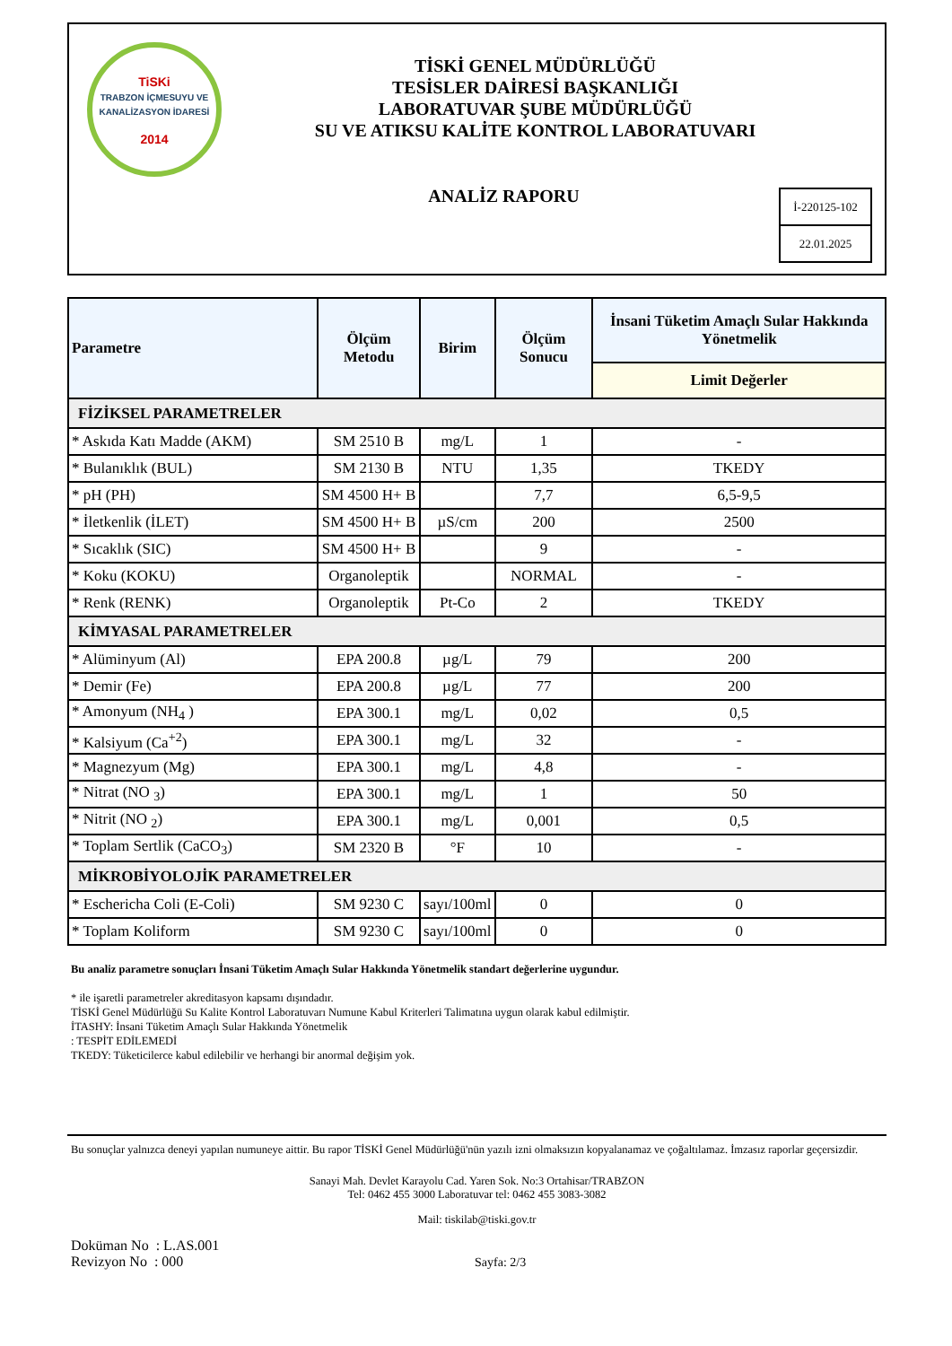TiSKi
TRABZON İÇMESUYU VE KANALİZASYON İDARESİ
2014
TİSKİ GENEL MÜDÜRLÜĞÜ
TESİSLER DAİRESİ BAŞKANLIĞI
LABORATUVAR ŞUBE MÜDÜRLÜĞÜ
SU VE ATIKSU KALİTE KONTROL LABORATUVARI
ANALİZ RAPORU
İ-220125-102
22.01.2025
| Parametre | Ölçüm Metodu | Birim | Ölçüm Sonucu | İnsani Tüketim Amaçlı Sular Hakkında Yönetmelik |
| --- | --- | --- | --- | --- |
| | | | | Limit Değerler |
| FİZİKSEL PARAMETRELER | | | | |
| * Askıda Katı Madde (AKM) | SM 2510 B | mg/L | 1 | - |
| * Bulanıklık (BUL) | SM 2130 B | NTU | 1,35 | TKEDY |
| * pH (PH) | SM 4500 H+ B | | 7,7 | 6,5-9,5 |
| * İletkenlik (İLET) | SM 4500 H+ B | µS/cm | 200 | 2500 |
| * Sıcaklık (SIC) | SM 4500 H+ B | | 9 | - |
| * Koku (KOKU) | Organoleptik | | NORMAL | - |
| * Renk (RENK) | Organoleptik | Pt-Co | 2 | TKEDY |
| KİMYASAL PARAMETRELER | | | | |
| * Alüminyum (Al) | EPA 200.8 | µg/L | 79 | 200 |
| * Demir (Fe) | EPA 200.8 | µg/L | 77 | 200 |
| * Amonyum (NH<sub>4</sub> ) | EPA 300.1 | mg/L | 0,02 | 0,5 |
| * Kalsiyum (Ca<sup>+2</sup>) | EPA 300.1 | mg/L | 32 | - |
| * Magnezyum (Mg) | EPA 300.1 | mg/L | 4,8 | - |
| * Nitrat (NO <sub>3</sub>) | EPA 300.1 | mg/L | 1 | 50 |
| * Nitrit (NO <sub>2</sub>) | EPA 300.1 | mg/L | 0,001 | 0,5 |
| * Toplam Sertlik (CaCO<sub>3</sub>) | SM 2320 B | °F | 10 | - |
| MİKROBİYOLOJİK PARAMETRELER | | | | |
| * Eschericha Coli (E-Coli) | SM 9230 C | sayı/100ml | 0 | 0 |
| * Toplam Koliform | SM 9230 C | sayı/100ml | 0 | 0 |
Bu analiz parametre sonuçları İnsani Tüketim Amaçlı Sular Hakkında Yönetmelik standart değerlerine uygundur.
* ile işaretli parametreler akreditasyon kapsamı dışındadır.
TİSKİ Genel Müdürlüğü Su Kalite Kontrol Laboratuvarı Numune Kabul Kriterleri Talimatına uygun olarak kabul edilmiştir.
İTASHY: İnsani Tüketim Amaçlı Sular Hakkında Yönetmelik
: TESPİT EDİLEMEDİ
TKEDY: Tüketicilerce kabul edilebilir ve herhangi bir anormal değişim yok.
Bu sonuçlar yalnızca deneyi yapılan numuneye aittir. Bu rapor TİSKİ Genel Müdürlüğü'nün yazılı izni olmaksızın kopyalanamaz ve çoğaltılamaz. İmzasız raporlar geçersizdir.
Sanayi Mah. Devlet Karayolu Cad. Yaren Sok. No:3 Ortahisar/TRABZON
Tel: 0462 455 3000 Laboratuvar tel: 0462 455 3083-3082
Mail: tiskilab@tiski.gov.tr
Doküman No : L.AS.001
Revizyon No : 000
Sayfa: 2/3